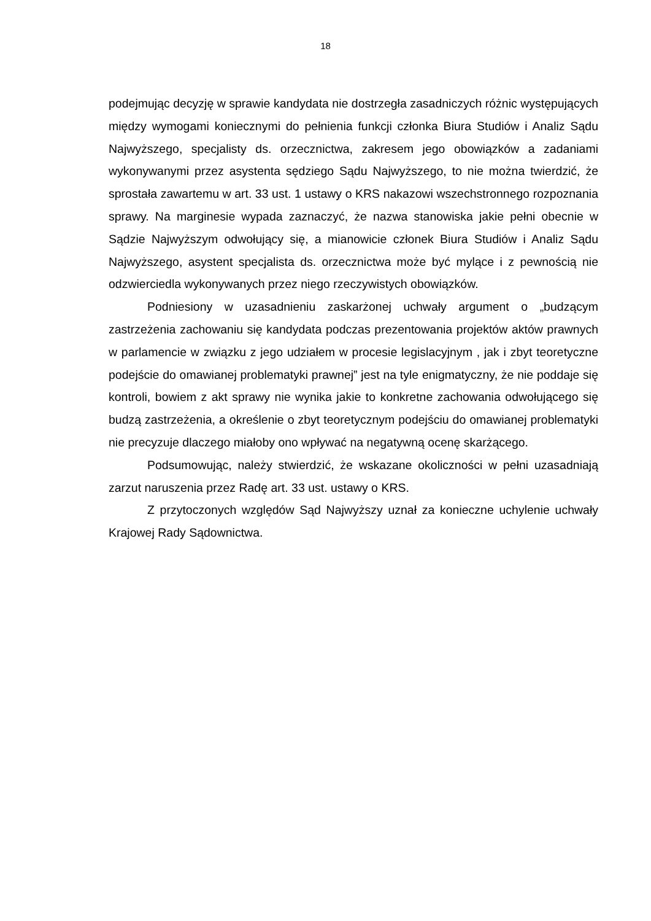18
podejmując decyzję w sprawie kandydata nie dostrzegła zasadniczych różnic występujących między wymogami koniecznymi do pełnienia funkcji członka Biura Studiów i Analiz Sądu Najwyższego, specjalisty ds. orzecznictwa, zakresem jego obowiązków a zadaniami wykonywanymi przez asystenta sędziego Sądu Najwyższego, to nie można twierdzić, że sprostała zawartemu w art. 33 ust. 1 ustawy o KRS nakazowi wszechstronnego rozpoznania sprawy. Na marginesie wypada zaznaczyć, że nazwa stanowiska jakie pełni obecnie w Sądzie Najwyższym odwołujący się, a mianowicie członek Biura Studiów i Analiz Sądu Najwyższego, asystent specjalista ds. orzecznictwa może być mylące i z pewnością nie odzwierciedla wykonywanych przez niego rzeczywistych obowiązków.
Podniesiony w uzasadnieniu zaskarżonej uchwały argument o „budzącym zastrzeżenia zachowaniu się kandydata podczas prezentowania projektów aktów prawnych w parlamencie w związku z jego udziałem w procesie legislacyjnym , jak i zbyt teoretyczne podejście do omawianej problematyki prawnej” jest na tyle enigmatyczny, że nie poddaje się kontroli, bowiem z akt sprawy nie wynika jakie to konkretne zachowania odwołującego się budzą zastrzeżenia, a określenie o zbyt teoretycznym podejściu do omawianej problematyki nie precyzuje dlaczego miałoby ono wpływać na negatywną ocenę skarżącego.
Podsumowując, należy stwierdzić, że wskazane okoliczności w pełni uzasadniają zarzut naruszenia przez Radę art. 33 ust. ustawy o KRS.
Z przytoczonych względów Sąd Najwyższy uznał za konieczne uchylenie uchwały Krajowej Rady Sądownictwa.